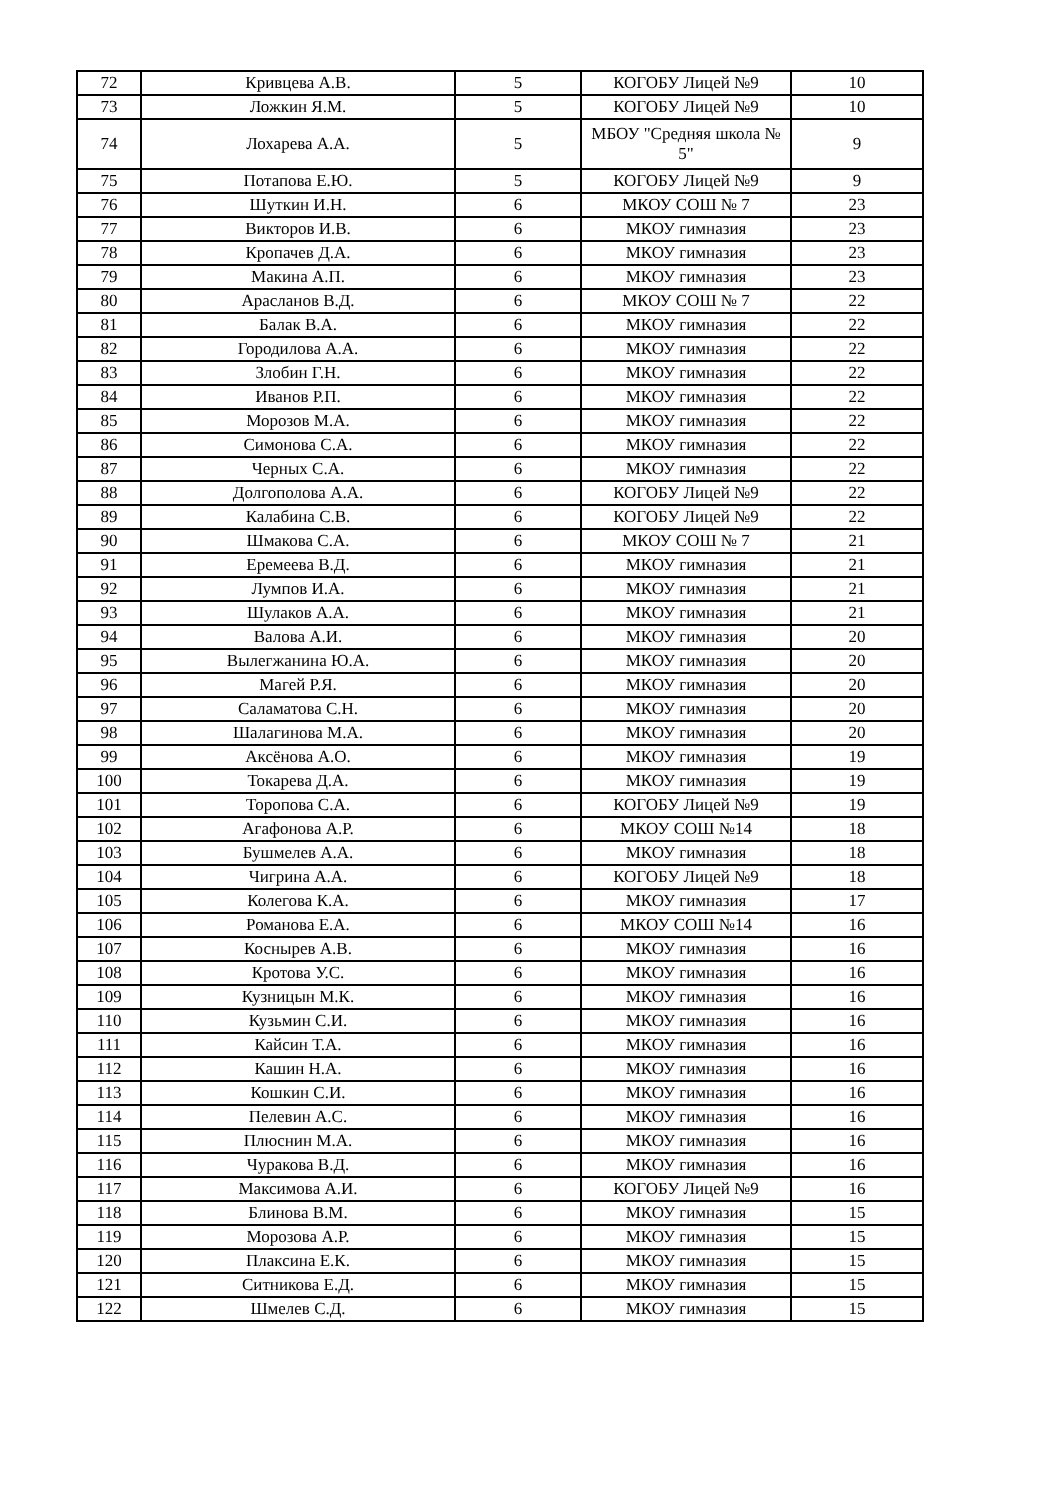| 72 | Кривцева А.В. | 5 | КОГОБУ Лицей №9 | 10 |
| 73 | Ложкин Я.М. | 5 | КОГОБУ Лицей №9 | 10 |
| 74 | Лохарева А.А. | 5 | МБОУ "Средняя школа № 5" | 9 |
| 75 | Потапова Е.Ю. | 5 | КОГОБУ Лицей №9 | 9 |
| 76 | Шуткин И.Н. | 6 | МКОУ СОШ № 7 | 23 |
| 77 | Викторов И.В. | 6 | МКОУ гимназия | 23 |
| 78 | Кропачев Д.А. | 6 | МКОУ гимназия | 23 |
| 79 | Макина А.П. | 6 | МКОУ гимназия | 23 |
| 80 | Арасланов В.Д. | 6 | МКОУ СОШ № 7 | 22 |
| 81 | Балак В.А. | 6 | МКОУ гимназия | 22 |
| 82 | Городилова А.А. | 6 | МКОУ гимназия | 22 |
| 83 | Злобин Г.Н. | 6 | МКОУ гимназия | 22 |
| 84 | Иванов Р.П. | 6 | МКОУ гимназия | 22 |
| 85 | Морозов М.А. | 6 | МКОУ гимназия | 22 |
| 86 | Симонова С.А. | 6 | МКОУ гимназия | 22 |
| 87 | Черных С.А. | 6 | МКОУ гимназия | 22 |
| 88 | Долгополова А.А. | 6 | КОГОБУ Лицей №9 | 22 |
| 89 | Калабина С.В. | 6 | КОГОБУ Лицей №9 | 22 |
| 90 | Шмакова С.А. | 6 | МКОУ СОШ № 7 | 21 |
| 91 | Еремеева В.Д. | 6 | МКОУ гимназия | 21 |
| 92 | Лумпов И.А. | 6 | МКОУ гимназия | 21 |
| 93 | Шулаков А.А. | 6 | МКОУ гимназия | 21 |
| 94 | Валова А.И. | 6 | МКОУ гимназия | 20 |
| 95 | Вылегжанина Ю.А. | 6 | МКОУ гимназия | 20 |
| 96 | Магей Р.Я. | 6 | МКОУ гимназия | 20 |
| 97 | Саламатова С.Н. | 6 | МКОУ гимназия | 20 |
| 98 | Шалагинова М.А. | 6 | МКОУ гимназия | 20 |
| 99 | Аксёнова А.О. | 6 | МКОУ гимназия | 19 |
| 100 | Токарева Д.А. | 6 | МКОУ гимназия | 19 |
| 101 | Торопова С.А. | 6 | КОГОБУ Лицей №9 | 19 |
| 102 | Агафонова А.Р. | 6 | МКОУ СОШ №14 | 18 |
| 103 | Бушмелев А.А. | 6 | МКОУ гимназия | 18 |
| 104 | Чигрина А.А. | 6 | КОГОБУ Лицей №9 | 18 |
| 105 | Колегова К.А. | 6 | МКОУ гимназия | 17 |
| 106 | Романова Е.А. | 6 | МКОУ СОШ №14 | 16 |
| 107 | Коснырев А.В. | 6 | МКОУ гимназия | 16 |
| 108 | Кротова У.С. | 6 | МКОУ гимназия | 16 |
| 109 | Кузницын М.К. | 6 | МКОУ гимназия | 16 |
| 110 | Кузьмин С.И. | 6 | МКОУ гимназия | 16 |
| 111 | Кайсин Т.А. | 6 | МКОУ гимназия | 16 |
| 112 | Кашин Н.А. | 6 | МКОУ гимназия | 16 |
| 113 | Кошкин С.И. | 6 | МКОУ гимназия | 16 |
| 114 | Пелевин А.С. | 6 | МКОУ гимназия | 16 |
| 115 | Плюснин М.А. | 6 | МКОУ гимназия | 16 |
| 116 | Чуракова В.Д. | 6 | МКОУ гимназия | 16 |
| 117 | Максимова А.И. | 6 | КОГОБУ Лицей №9 | 16 |
| 118 | Блинова В.М. | 6 | МКОУ гимназия | 15 |
| 119 | Морозова А.Р. | 6 | МКОУ гимназия | 15 |
| 120 | Плаксина Е.К. | 6 | МКОУ гимназия | 15 |
| 121 | Ситникова Е.Д. | 6 | МКОУ гимназия | 15 |
| 122 | Шмелев С.Д. | 6 | МКОУ гимназия | 15 |